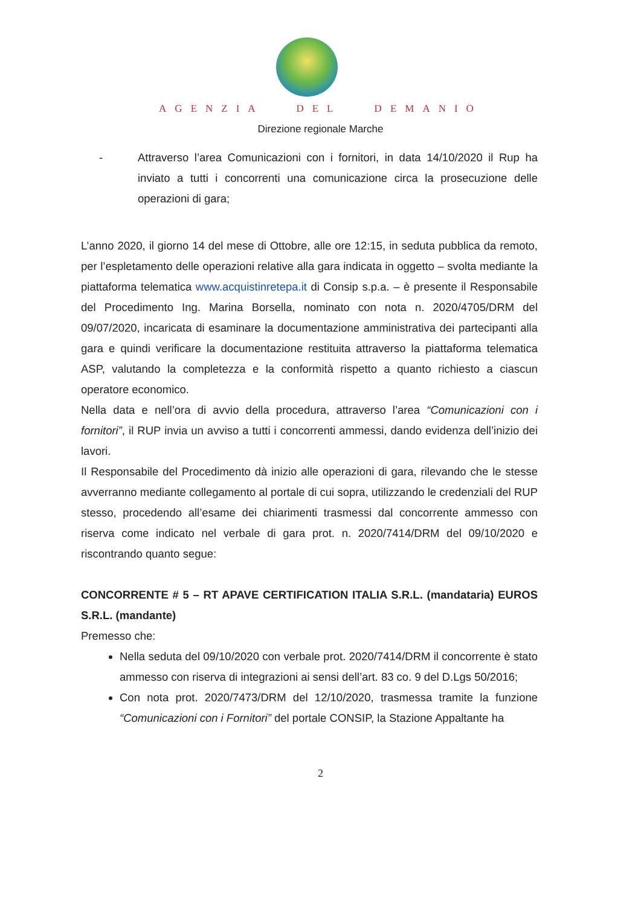AGENZIA DEL DEMANIO
Direzione regionale Marche
- Attraverso l’area Comunicazioni con i fornitori, in data 14/10/2020 il Rup ha inviato a tutti i concorrenti una comunicazione circa la prosecuzione delle operazioni di gara;
L’anno 2020, il giorno 14 del mese di Ottobre, alle ore 12:15, in seduta pubblica da remoto, per l’espletamento delle operazioni relative alla gara indicata in oggetto – svolta mediante la piattaforma telematica www.acquistinretepa.it di Consip s.p.a. – è presente il Responsabile del Procedimento Ing. Marina Borsella, nominato con nota n. 2020/4705/DRM del 09/07/2020, incaricata di esaminare la documentazione amministrativa dei partecipanti alla gara e quindi verificare la documentazione restituita attraverso la piattaforma telematica ASP, valutando la completezza e la conformità rispetto a quanto richiesto a ciascun operatore economico.
Nella data e nell’ora di avvio della procedura, attraverso l’area “Comunicazioni con i fornitori”, il RUP invia un avviso a tutti i concorrenti ammessi, dando evidenza dell’inizio dei lavori.
Il Responsabile del Procedimento dà inizio alle operazioni di gara, rilevando che le stesse avverranno mediante collegamento al portale di cui sopra, utilizzando le credenziali del RUP stesso, procedendo all’esame dei chiarimenti trasmessi dal concorrente ammesso con riserva come indicato nel verbale di gara prot. n. 2020/7414/DRM del 09/10/2020 e riscontrando quanto segue:
CONCORRENTE # 5 – RT APAVE CERTIFICATION ITALIA S.R.L. (mandataria) EUROS S.R.L. (mandante)
Premesso che:
Nella seduta del 09/10/2020 con verbale prot. 2020/7414/DRM il concorrente è stato ammesso con riserva di integrazioni ai sensi dell’art. 83 co. 9 del D.Lgs 50/2016;
Con nota prot. 2020/7473/DRM del 12/10/2020, trasmessa tramite la funzione “Comunicazioni con i Fornitori” del portale CONSIP, la Stazione Appaltante ha
2